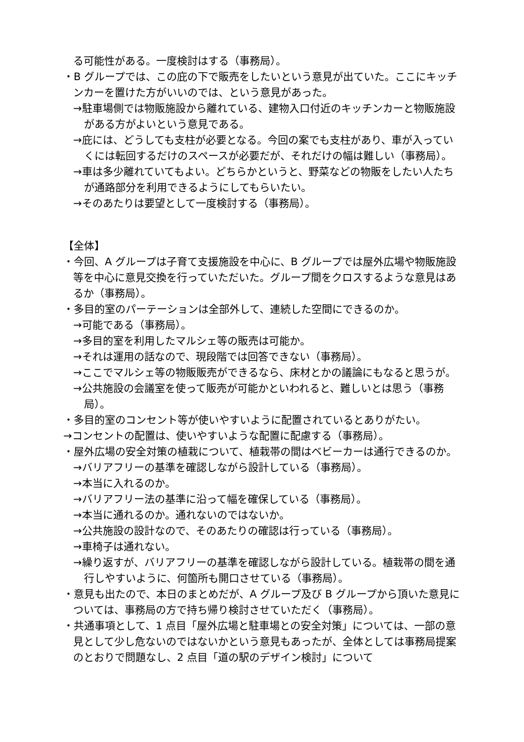る可能性がある。一度検討はする（事務局）。
・B グループでは、この庇の下で販売をしたいという意見が出ていた。ここにキッチンカーを置けた方がいいのでは、という意見があった。
→駐車場側では物販施設から離れている、建物入口付近のキッチンカーと物販施設がある方がよいという意見である。
→庇には、どうしても支柱が必要となる。今回の案でも支柱があり、車が入っていくには転回するだけのスペースが必要だが、それだけの幅は難しい（事務局）。
→車は多少離れていてもよい。どちらかというと、野菜などの物販をしたい人たちが通路部分を利用できるようにしてもらいたい。
→そのあたりは要望として一度検討する（事務局）。
【全体】
・今回、A グループは子育て支援施設を中心に、B グループでは屋外広場や物販施設等を中心に意見交換を行っていただいた。グループ間をクロスするような意見はあるか（事務局）。
・多目的室のパーテーションは全部外して、連続した空間にできるのか。
→可能である（事務局）。
→多目的室を利用したマルシェ等の販売は可能か。
→それは運用の話なので、現段階では回答できない（事務局）。
→ここでマルシェ等の物販販売ができるなら、床材とかの議論にもなると思うが。
→公共施設の会議室を使って販売が可能かといわれると、難しいとは思う（事務局）。
・多目的室のコンセント等が使いやすいように配置されているとありがたい。
→コンセントの配置は、使いやすいような配置に配慮する（事務局）。
・屋外広場の安全対策の植栽について、植栽帯の間はベビーカーは通行できるのか。
→バリアフリーの基準を確認しながら設計している（事務局）。
→本当に入れるのか。
→バリアフリー法の基準に沿って幅を確保している（事務局）。
→本当に通れるのか。通れないのではないか。
→公共施設の設計なので、そのあたりの確認は行っている（事務局）。
→車椅子は通れない。
→繰り返すが、バリアフリーの基準を確認しながら設計している。植栽帯の間を通行しやすいように、何箇所も開口させている（事務局）。
・意見も出たので、本日のまとめだが、A グループ及び B グループから頂いた意見については、事務局の方で持ち帰り検討させていただく（事務局）。
・共通事項として、1 点目「屋外広場と駐車場との安全対策」については、一部の意見として少し危ないのではないかという意見もあったが、全体としては事務局提案のとおりで問題なし、2 点目「道の駅のデザイン検討」について